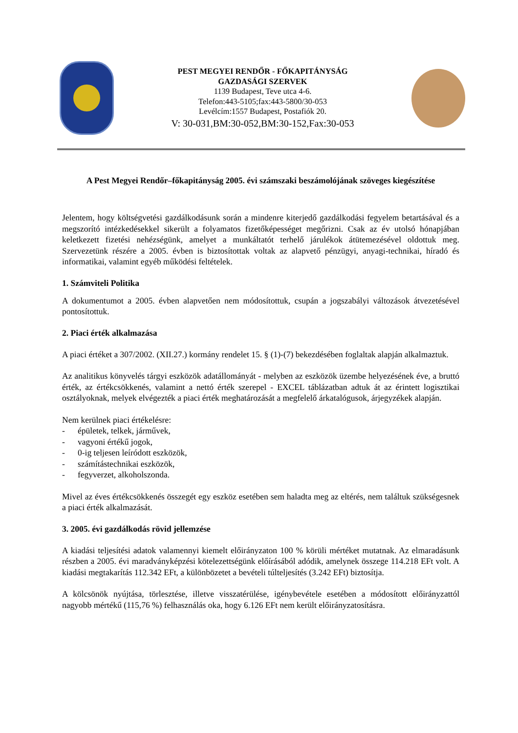PEST MEGYEI RENDŐR - FŐKAPITÁNYSÁG
GAZDASÁGI SZERVEK
1139 Budapest, Teve utca 4-6.
Telefon:443-5105;fax:443-5800/30-053
Levélcím:1557 Budapest, Postafiók 20.
V: 30-031,BM:30-052,BM:30-152,Fax:30-053
A Pest Megyei Rendőr–főkapitányság 2005. évi számszaki beszámolójának szöveges kiegészítése
Jelentem, hogy költségvetési gazdálkodásunk során a mindenre kiterjedő gazdálkodási fegyelem betartásával és a megszorító intézkedésekkel sikerült a folyamatos fizetőképességet megőrizni. Csak az év utolsó hónapjában keletkezett fizetési nehézségünk, amelyet a munkáltatót terhelő járulékok átütemezésével oldottuk meg. Szervezetünk részére a 2005. évben is biztosítottak voltak az alapvető pénzügyi, anyagi-technikai, híradó és informatikai, valamint egyéb működési feltételek.
1. Számviteli Politika
A dokumentumot a 2005. évben alapvetően nem módosítottuk, csupán a jogszabályi változások átvezetésével pontosítottuk.
2. Piaci érték alkalmazása
A piaci értéket a 307/2002. (XII.27.) kormány rendelet 15. § (1)-(7) bekezdésében foglaltak alapján alkalmaztuk.
Az analitikus könyvelés tárgyi eszközök adatállományát - melyben az eszközök üzembe helyezésének éve, a bruttó érték, az értékcsökkenés, valamint a nettó érték szerepel - EXCEL táblázatban adtuk át az érintett logisztikai osztályoknak, melyek elvégezték a piaci érték meghatározását a megfelelő árkatalógusok, árjegyzékek alapján.
Nem kerülnek piaci értékelésre:
- épületek, telkek, járművek,
- vagyoni értékű jogok,
- 0-ig teljesen leíródott eszközök,
- számítástechnikai eszközök,
- fegyverzet, alkoholszonda.
Mivel az éves értékcsökkenés összegét egy eszköz esetében sem haladta meg az eltérés, nem találtuk szükségesnek a piaci érték alkalmazását.
3. 2005. évi gazdálkodás rövid jellemzése
A kiadási teljesítési adatok valamennyi kiemelt előirányzaton 100 % körüli mértéket mutatnak. Az elmaradásunk részben a 2005. évi maradványképzési kötelezettségünk előírásából adódik, amelynek összege 114.218 EFt volt. A kiadási megtakarítás 112.342 EFt, a különbözetet a bevételi túlteljesítés (3.242 EFt) biztosítja.
A kölcsönök nyújtása, törlesztése, illetve visszatérülése, igénybevétele esetében a módosított előirányzattól nagyobb mértékű (115,76 %) felhasználás oka, hogy 6.126 EFt nem került előirányzatosításra.